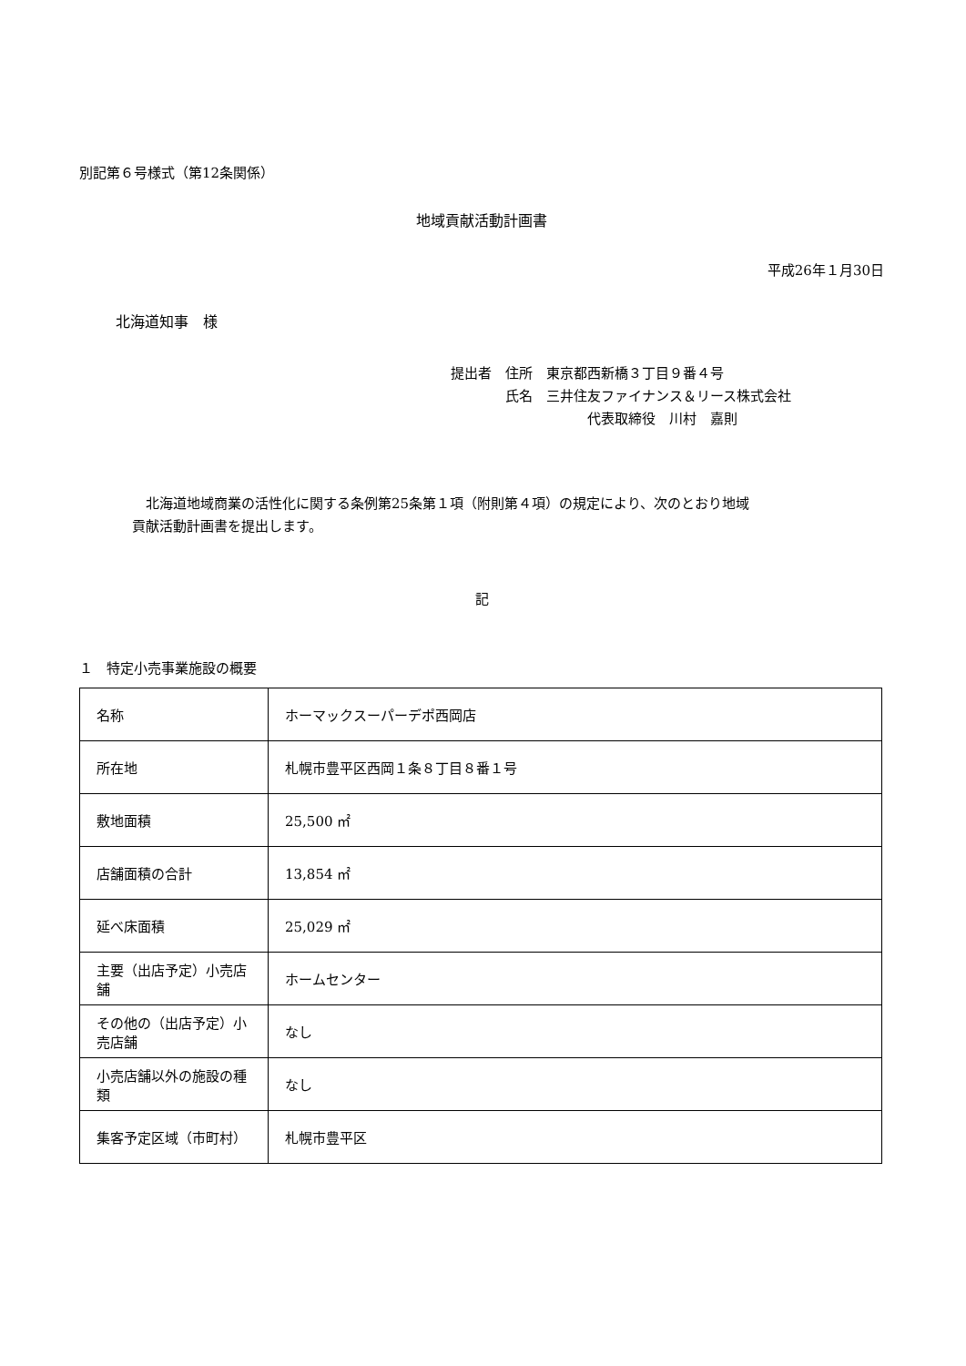別記第６号様式（第12条関係）
地域貢献活動計画書
平成26年１月30日
北海道知事　様
提出者　住所　東京都西新橋３丁目９番４号
　　　　氏名　三井住友ファイナンス＆リース株式会社
　　　　　　　　　　代表取締役　川村　嘉則
　北海道地域商業の活性化に関する条例第25条第１項（附則第４項）の規定により、次のとおり地域
貢献活動計画書を提出します。
記
１　特定小売事業施設の概要
| 名称 | ホーマックスーパーデポ西岡店 |
| 所在地 | 札幌市豊平区西岡１条８丁目８番１号 |
| 敷地面積 | 25,500 ㎡ |
| 店舗面積の合計 | 13,854 ㎡ |
| 延べ床面積 | 25,029 ㎡ |
| 主要（出店予定）小売店舗 | ホームセンター |
| その他の（出店予定）小売店舗 | なし |
| 小売店舗以外の施設の種類 | なし |
| 集客予定区域（市町村） | 札幌市豊平区 |